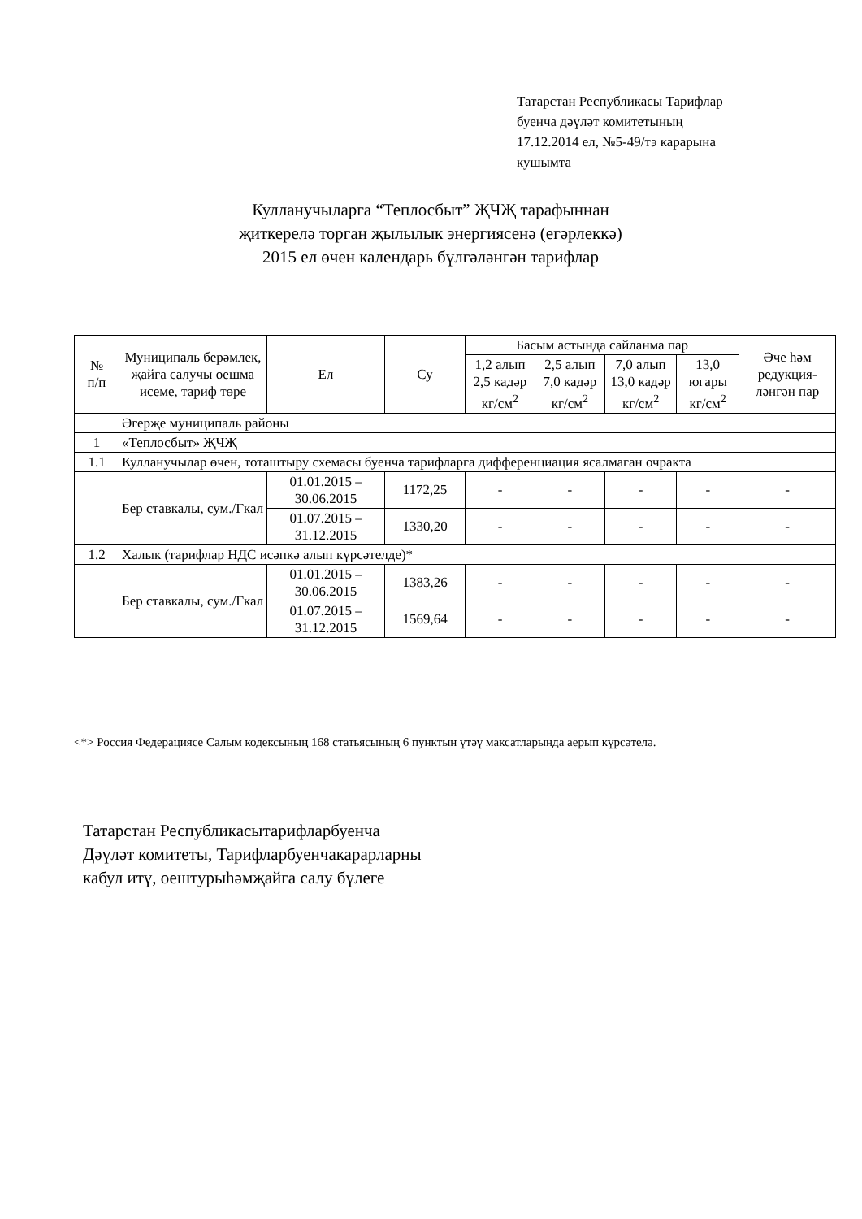Татарстан Республикасы Тарифлар
буенча дәүләт комитетының
17.12.2014 ел, №5-49/тэ карарына
кушымта
Кулланучыларга “Теплосбыт” ҖЧҖ тарафыннан
җиткерелә торган җылылык энергиясенә (егәрлеккә)
2015 ел өчен календарь бүлгәләнгән тарифлар
| № п/п | Муниципаль берәмлек, җайга салучы оешма исеме, тариф төре | Ел | Су | Басым астында сайланма пар | | | | Әче һәм редукция-ләнгән пар |
| --- | --- | --- | --- | --- | --- | --- | --- | --- |
| | | | | 1,2 алып 2,5 кадәр кг/см<sup>2</sup> | 2,5 алып 7,0 кадәр кг/см<sup>2</sup> | 7,0 алып 13,0 кадәр кг/см<sup>2</sup> | 13,0 югары кг/см<sup>2</sup> | |
| | Әгерҗе муниципаль районы | | | | | | | |
| 1 | «Теплосбыт» ҖЧҖ | | | | | | | |
| 1.1 | Кулланучылар өчен, тоташтыру схемасы буенча тарифларга дифференциация ясалмаган очракта | | | | | | | |
| | Бер ставкалы, сум./Гкал | 01.01.2015 – 30.06.2015 | 1172,25 | - | - | - | - | - |
| | | 01.07.2015 – 31.12.2015 | 1330,20 | - | - | - | - | - |
| 1.2 | Халык (тарифлар НДС исәпкә алып күрсәтелде)* | | | | | | | |
| | Бер ставкалы, сум./Гкал | 01.01.2015 – 30.06.2015 | 1383,26 | - | - | - | - | - |
| | | 01.07.2015 – 31.12.2015 | 1569,64 | - | - | - | - | - |
<*> Россия Федерациясе Салым кодексының 168 статьясының 6 пунктын үтәү максатларында аерып күрсәтелә.
Татарстан Республикасытарифларбуенча
Дәүләт комитеты, Тарифларбуенчакарарларны
кабул итү, оештурыһәмҗайга салу бүлеге